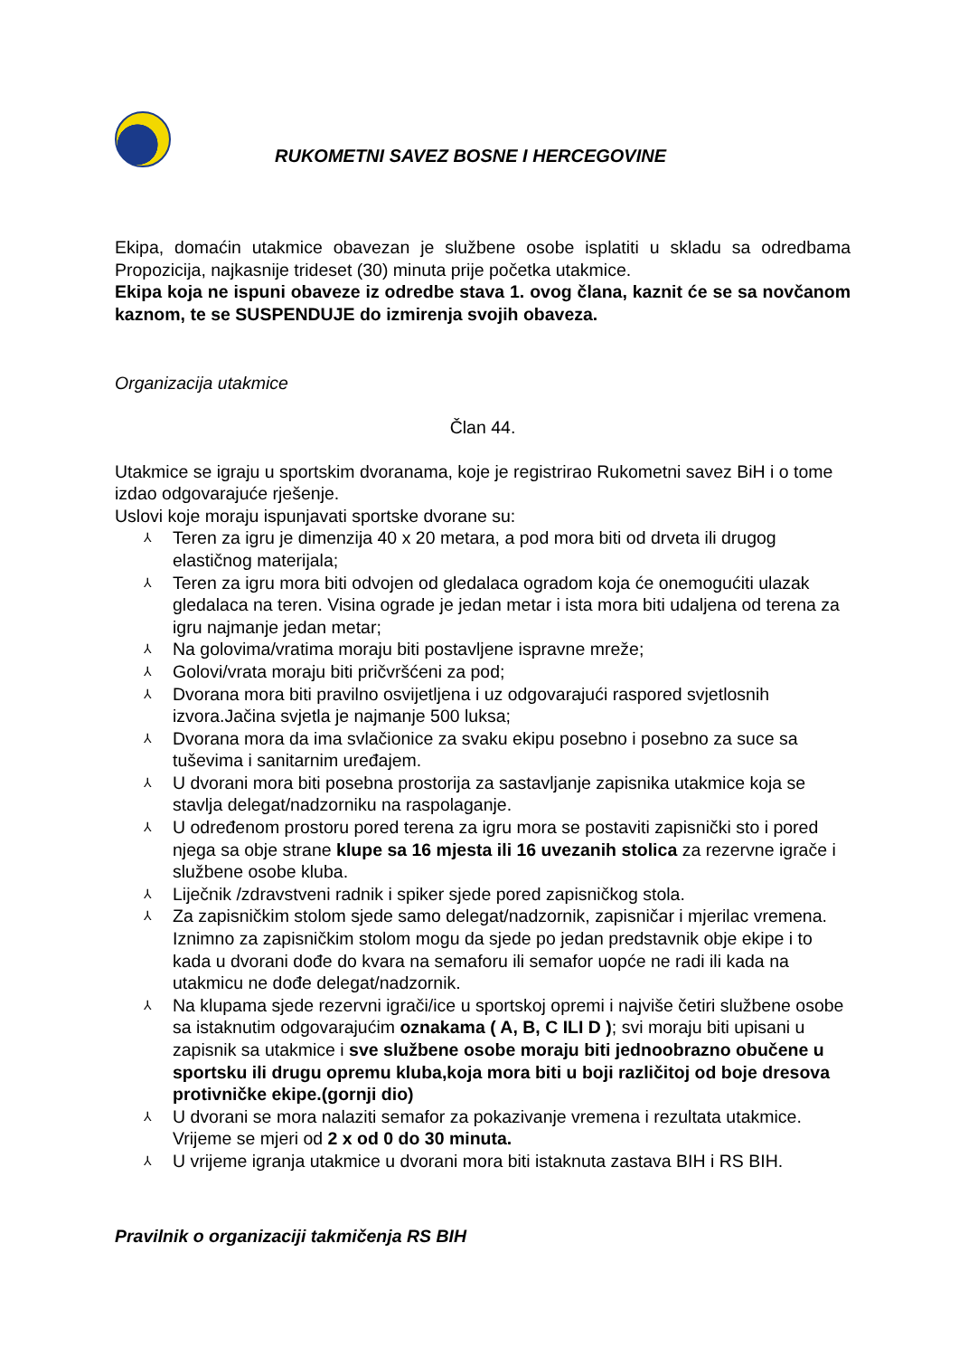RUKOMETNI SAVEZ BOSNE I HERCEGOVINE
Ekipa, domaćin utakmice obavezan je službene osobe isplatiti u skladu sa odredbama Propozicija, najkasnije trideset (30) minuta prije početka utakmice.
Ekipa koja ne ispuni obaveze iz odredbe stava 1. ovog člana, kaznit će se sa novčanom kaznom, te se SUSPENDUJE do izmirenja svojih obaveza.
Organizacija utakmice
Član 44.
Utakmice se igraju u sportskim dvoranama, koje je registrirao Rukometni savez BiH i o tome izdao odgovarajuće rješenje.
Uslovi koje moraju ispunjavati sportske dvorane su:
⅄ Teren za igru je dimenzija 40 x 20 metara, a pod mora biti od drveta ili drugog elastičnog materijala;
⅄ Teren za igru mora biti odvojen od gledalaca ogradom koja će onemogućiti ulazak gledalaca na teren. Visina ograde je jedan metar i ista mora biti udaljena od terena za igru najmanje jedan metar;
⅄ Na golovima/vratima moraju biti postavljene ispravne mreže;
⅄ Golovi/vrata moraju biti pričvršćeni za pod;
⅄ Dvorana mora biti pravilno osvijetljena i uz odgovarajući raspored svjetlosnih izvora.Jačina svjetla je najmanje 500 luksa;
⅄ Dvorana mora da ima svlačionice za svaku ekipu posebno i posebno za suce sa tuševima i sanitarnim uređajem.
⅄ U dvorani mora biti posebna prostorija za sastavljanje zapisnika utakmice koja se stavlja delegat/nadzorniku na raspolaganje.
⅄ U određenom prostoru pored terena za igru mora se postaviti zapisnički sto i pored njega sa obje strane klupe sa 16 mjesta ili 16 uvezanih stolica za rezervne igrače i službene osobe kluba.
⅄ Liječnik /zdravstveni radnik i spiker sjede pored zapisničkog stola.
⅄ Za zapisničkim stolom sjede samo delegat/nadzornik, zapisničar i mjerilac vremena. Iznimno za zapisničkim stolom mogu da sjede po jedan predstavnik obje ekipe i to kada u dvorani dođe do kvara na semaforu ili semafor uopće ne radi ili kada na utakmicu ne dođe delegat/nadzornik.
⅄ Na klupama sjede rezervni igrači/ice u sportskoj opremi i najviše četiri službene osobe sa istaknutim odgovarajućim oznakama ( A, B, C ILI D ); svi moraju biti upisani u zapisnik sa utakmice i sve službene osobe moraju biti jednoobrazno obučene u sportsku ili drugu opremu kluba,koja mora biti u boji različitoj od boje dresova protivničke ekipe.(gornji dio)
⅄ U dvorani se mora nalaziti semafor za pokazivanje vremena i rezultata utakmice. Vrijeme se mjeri od 2 x od 0 do 30 minuta.
⅄ U vrijeme igranja utakmice u dvorani mora biti istaknuta zastava BIH i RS BIH.
Pravilnik o organizaciji takmičenja RS BIH